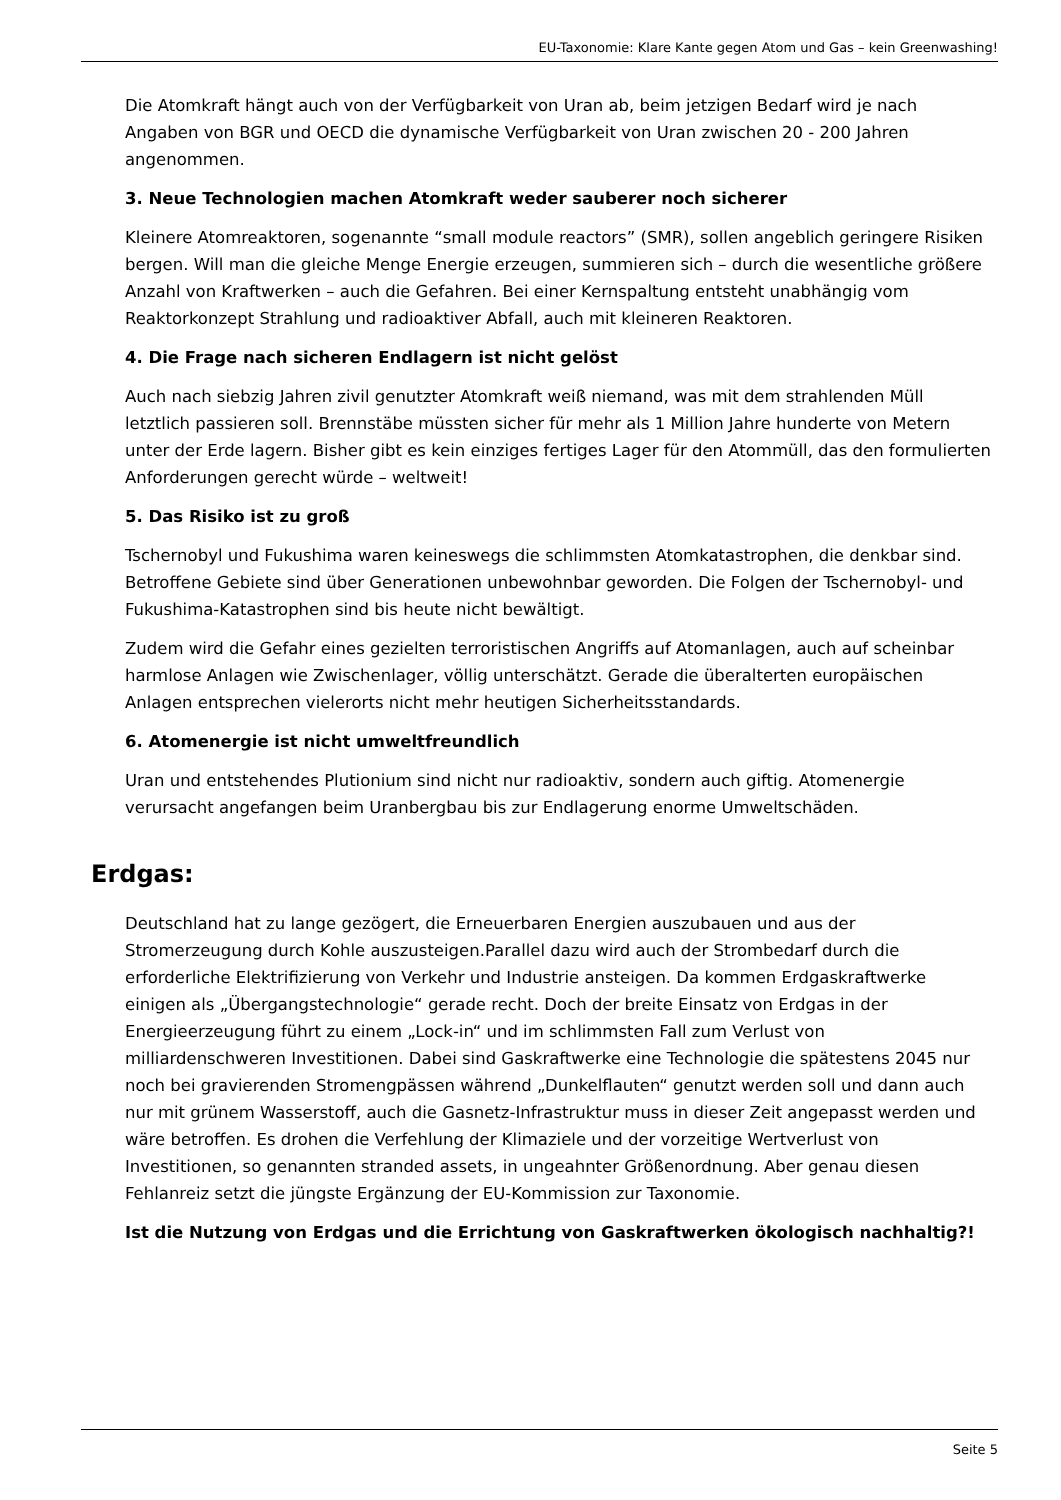EU-Taxonomie: Klare Kante gegen Atom und Gas – kein Greenwashing!
Die Atomkraft hängt auch von der Verfügbarkeit von Uran ab, beim jetzigen Bedarf wird je nach Angaben von BGR und OECD die dynamische Verfügbarkeit von Uran zwischen 20 - 200 Jahren angenommen.
3. Neue Technologien machen Atomkraft weder sauberer noch sicherer
Kleinere Atomreaktoren, sogenannte “small module reactors” (SMR), sollen angeblich geringere Risiken bergen. Will man die gleiche Menge Energie erzeugen, summieren sich – durch die wesentliche größere Anzahl von Kraftwerken – auch die Gefahren. Bei einer Kernspaltung entsteht unabhängig vom Reaktorkonzept Strahlung und radioaktiver Abfall, auch mit kleineren Reaktoren.
4. Die Frage nach sicheren Endlagern ist nicht gelöst
Auch nach siebzig Jahren zivil genutzter Atomkraft weiß niemand, was mit dem strahlenden Müll letztlich passieren soll. Brennstäbe müssten sicher für mehr als 1 Million Jahre hunderte von Metern unter der Erde lagern. Bisher gibt es kein einziges fertiges Lager für den Atommüll, das den formulierten Anforderungen gerecht würde – weltweit!
5. Das Risiko ist zu groß
Tschernobyl und Fukushima waren keineswegs die schlimmsten Atomkatastrophen, die denkbar sind. Betroffene Gebiete sind über Generationen unbewohnbar geworden. Die Folgen der Tschernobyl- und Fukushima-Katastrophen sind bis heute nicht bewältigt.
Zudem wird die Gefahr eines gezielten terroristischen Angriffs auf Atomanlagen, auch auf scheinbar harmlose Anlagen wie Zwischenlager, völlig unterschätzt. Gerade die überalterten europäischen Anlagen entsprechen vielerorts nicht mehr heutigen Sicherheitsstandards.
6. Atomenergie ist nicht umweltfreundlich
Uran und entstehendes Plutionium sind nicht nur radioaktiv, sondern auch giftig. Atomenergie verursacht angefangen beim Uranbergbau bis zur Endlagerung enorme Umweltschäden.
Erdgas:
Deutschland hat zu lange gezögert, die Erneuerbaren Energien auszubauen und aus der Stromerzeugung durch Kohle auszusteigen.Parallel dazu wird auch der Strombedarf durch die erforderliche Elektrifizierung von Verkehr und Industrie ansteigen. Da kommen Erdgaskraftwerke einigen als „Übergangstechnologie“ gerade recht. Doch der breite Einsatz von Erdgas in der Energieerzeugung führt zu einem „Lock-in“ und im schlimmsten Fall zum Verlust von milliardenschweren Investitionen. Dabei sind Gaskraftwerke eine Technologie die spätestens 2045 nur noch bei gravierenden Stromengpässen während „Dunkelflauten“ genutzt werden soll und dann auch nur mit grünem Wasserstoff, auch die Gasnetz-Infrastruktur muss in dieser Zeit angepasst werden und wäre betroffen. Es drohen die Verfehlung der Klimaziele und der vorzeitige Wertverlust von Investitionen, so genannten stranded assets, in ungeahnter Größenordnung. Aber genau diesen Fehlanreiz setzt die jüngste Ergänzung der EU-Kommission zur Taxonomie.
Ist die Nutzung von Erdgas und die Errichtung von Gaskraftwerken ökologisch nachhaltig?!
Seite 5